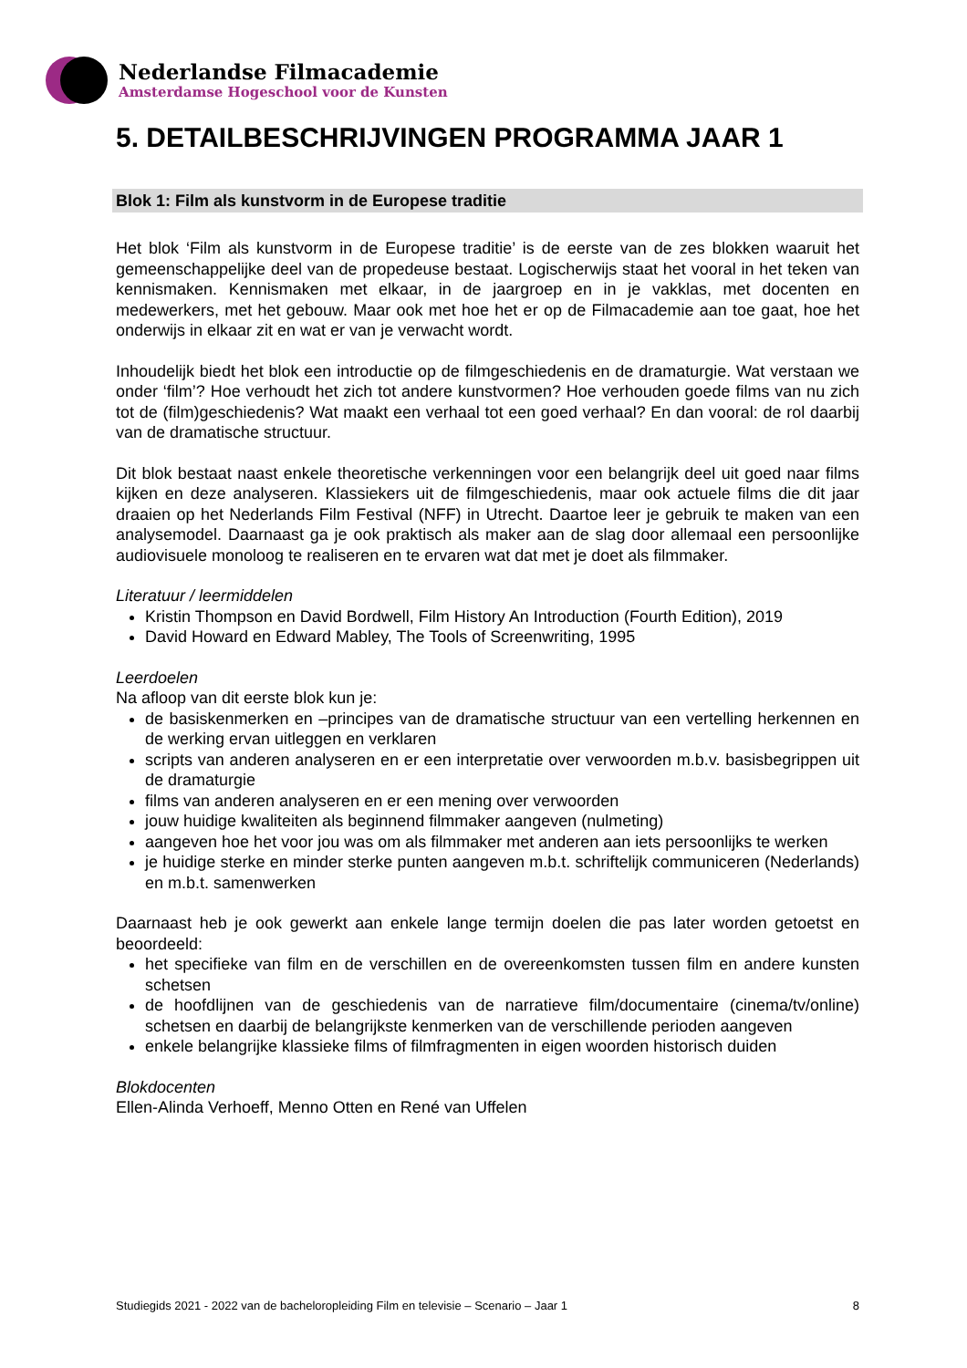Nederlandse Filmacademie
Amsterdamse Hogeschool voor de Kunsten
5. DETAILBESCHRIJVINGEN PROGRAMMA JAAR 1
Blok 1: Film als kunstvorm in de Europese traditie
Het blok ‘Film als kunstvorm in de Europese traditie’ is de eerste van de zes blokken waaruit het gemeenschappelijke deel van de propedeuse bestaat. Logischerwijs staat het vooral in het teken van kennismaken. Kennismaken met elkaar, in de jaargroep en in je vakklas, met docenten en medewerkers, met het gebouw. Maar ook met hoe het er op de Filmacademie aan toe gaat, hoe het onderwijs in elkaar zit en wat er van je verwacht wordt.
Inhoudelijk biedt het blok een introductie op de filmgeschiedenis en de dramaturgie. Wat verstaan we onder ‘film’? Hoe verhoudt het zich tot andere kunstvormen? Hoe verhouden goede films van nu zich tot de (film)geschiedenis? Wat maakt een verhaal tot een goed verhaal? En dan vooral: de rol daarbij van de dramatische structuur.
Dit blok bestaat naast enkele theoretische verkenningen voor een belangrijk deel uit goed naar films kijken en deze analyseren. Klassiekers uit de filmgeschiedenis, maar ook actuele films die dit jaar draaien op het Nederlands Film Festival (NFF) in Utrecht. Daartoe leer je gebruik te maken van een analysemodel. Daarnaast ga je ook praktisch als maker aan de slag door allemaal een persoonlijke audiovisuele monoloog te realiseren en te ervaren wat dat met je doet als filmmaker.
Literatuur / leermiddelen
Kristin Thompson en David Bordwell, Film History An Introduction (Fourth Edition), 2019
David Howard en Edward Mabley, The Tools of Screenwriting, 1995
Leerdoelen
Na afloop van dit eerste blok kun je:
de basiskenmerken en –principes van de dramatische structuur van een vertelling herkennen en de werking ervan uitleggen en verklaren
scripts van anderen analyseren en er een interpretatie over verwoorden m.b.v. basisbegrippen uit de dramaturgie
films van anderen analyseren en er een mening over verwoorden
jouw huidige kwaliteiten als beginnend filmmaker aangeven (nulmeting)
aangeven hoe het voor jou was om als filmmaker met anderen aan iets persoonlijks te werken
je huidige sterke en minder sterke punten aangeven m.b.t. schriftelijk communiceren (Nederlands) en m.b.t. samenwerken
Daarnaast heb je ook gewerkt aan enkele lange termijn doelen die pas later worden getoetst en beoordeeld:
het specifieke van film en de verschillen en de overeenkomsten tussen film en andere kunsten schetsen
de hoofdlijnen van de geschiedenis van de narratieve film/documentaire (cinema/tv/online) schetsen en daarbij de belangrijkste kenmerken van de verschillende perioden aangeven
enkele belangrijke klassieke films of filmfragmenten in eigen woorden historisch duiden
Blokdocenten
Ellen-Alinda Verhoeff, Menno Otten en René van Uffelen
Studiegids 2021 - 2022 van de bacheloropleiding Film en televisie – Scenario – Jaar 1 8